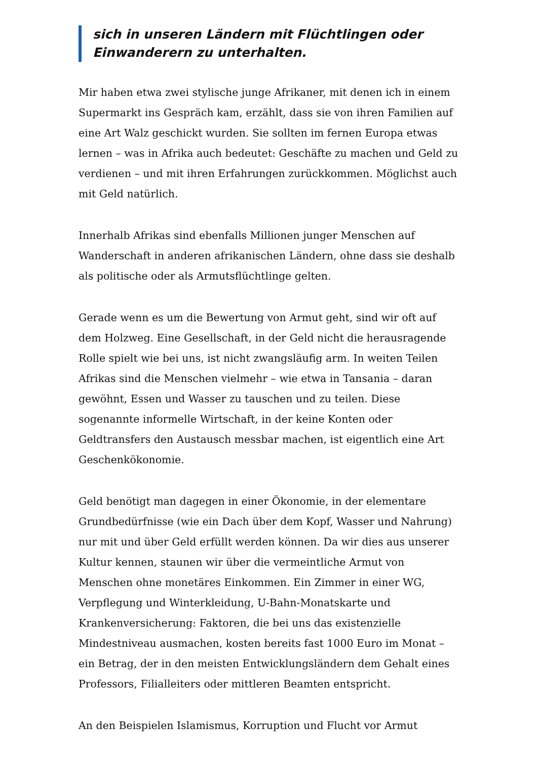sich in unseren Ländern mit Flüchtlingen oder Einwanderern zu unterhalten.
Mir haben etwa zwei stylische junge Afrikaner, mit denen ich in einem Supermarkt ins Gespräch kam, erzählt, dass sie von ihren Familien auf eine Art Walz geschickt wurden. Sie sollten im fernen Europa etwas lernen – was in Afrika auch bedeutet: Geschäfte zu machen und Geld zu verdienen – und mit ihren Erfahrungen zurückkommen. Möglichst auch mit Geld natürlich.
Innerhalb Afrikas sind ebenfalls Millionen junger Menschen auf Wanderschaft in anderen afrikanischen Ländern, ohne dass sie deshalb als politische oder als Armutsflüchtlinge gelten.
Gerade wenn es um die Bewertung von Armut geht, sind wir oft auf dem Holzweg. Eine Gesellschaft, in der Geld nicht die herausragende Rolle spielt wie bei uns, ist nicht zwangsläufig arm. In weiten Teilen Afrikas sind die Menschen vielmehr – wie etwa in Tansania – daran gewöhnt, Essen und Wasser zu tauschen und zu teilen. Diese sogenannte informelle Wirtschaft, in der keine Konten oder Geldtransfers den Austausch messbar machen, ist eigentlich eine Art Geschenkökonomie.
Geld benötigt man dagegen in einer Ökonomie, in der elementare Grundbedürfnisse (wie ein Dach über dem Kopf, Wasser und Nahrung) nur mit und über Geld erfüllt werden können. Da wir dies aus unserer Kultur kennen, staunen wir über die vermeintliche Armut von Menschen ohne monetäres Einkommen. Ein Zimmer in einer WG, Verpflegung und Winterkleidung, U-Bahn-Monatskarte und Krankenversicherung: Faktoren, die bei uns das existenzielle Mindestniveau ausmachen, kosten bereits fast 1000 Euro im Monat – ein Betrag, der in den meisten Entwicklungsländern dem Gehalt eines Professors, Filialleiters oder mittleren Beamten entspricht.
An den Beispielen Islamismus, Korruption und Flucht vor Armut